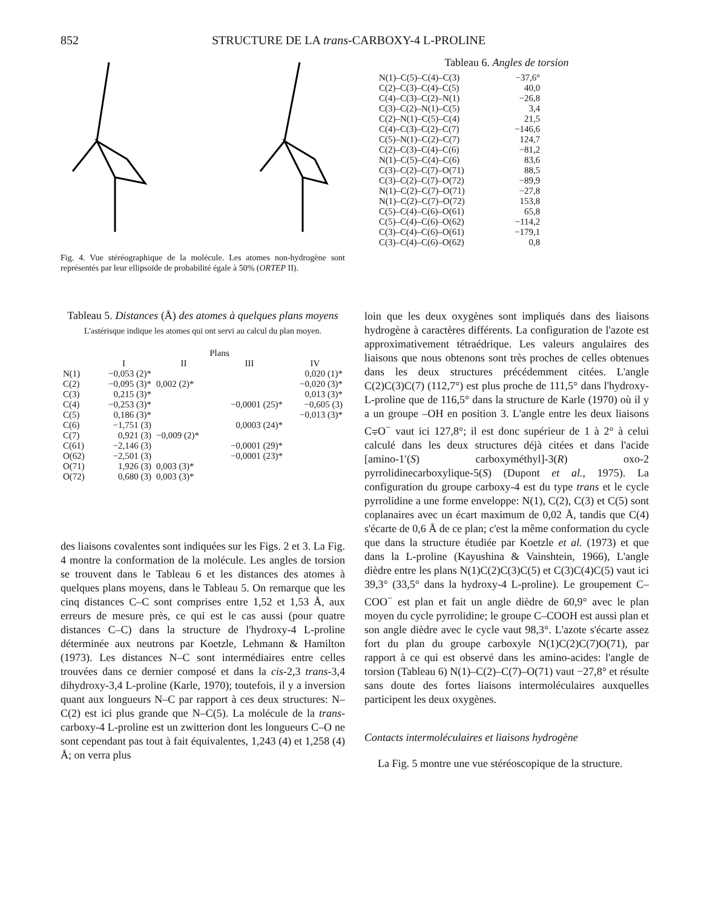852 STRUCTURE DE LA trans-CARBOXY-4 L-PROLINE
Fig. 4. Vue stéréographique de la molécule. Les atomes non-hydrogène sont représentés par leur ellipsoïde de probabilité égale à 50% (ORTEP II).
Tableau 6. Angles de torsion
| N(1)–C(5)–C(4)–C(3) | −37,6° |
| C(2)–C(3)–C(4)–C(5) | 40,0 |
| C(4)–C(3)–C(2)–N(1) | −26,8 |
| C(3)–C(2)–N(1)–C(5) | 3,4 |
| C(2)–N(1)–C(5)–C(4) | 21,5 |
| C(4)–C(3)–C(2)–C(7) | −146,6 |
| C(5)–N(1)–C(2)–C(7) | 124,7 |
| C(2)–C(3)–C(4)–C(6) | −81,2 |
| N(1)–C(5)–C(4)–C(6) | 83,6 |
| C(3)–C(2)–C(7)–O(71) | 88,5 |
| C(3)–C(2)–C(7)–O(72) | −89,9 |
| N(1)–C(2)–C(7)–O(71) | −27,8 |
| N(1)–C(2)–C(7)–O(72) | 153,8 |
| C(5)–C(4)–C(6)–O(61) | 65,8 |
| C(5)–C(4)–C(6)–O(62) | −114,2 |
| C(3)–C(4)–C(6)–O(61) | −179,1 |
| C(3)–C(4)–C(6)–O(62) | 0,8 |
Tableau 5. Distances (Å) des atomes à quelques plans moyens
L'astérisque indique les atomes qui ont servi au calcul du plan moyen.
| | Plans | | | |
| --- | --- | --- | --- | --- |
| | I | II | III | IV |
| N(1) | −0,053 (2)* | | | 0,020 (1)* |
| C(2) | −0,095 (3)* | 0,002 (2)* | | −0,020 (3)* |
| C(3) | 0,215 (3)* | | | 0,013 (3)* |
| C(4) | −0,253 (3)* | | −0,0001 (25)* | −0,605 (3) |
| C(5) | 0,186 (3)* | | | −0,013 (3)* |
| C(6) | −1,751 (3) | | 0,0003 (24)* | |
| C(7) | 0,921 (3) | −0,009 (2)* | | |
| C(61) | −2,146 (3) | | −0,0001 (29)* | |
| O(62) | −2,501 (3) | | −0,0001 (23)* | |
| O(71) | 1,926 (3) | 0,003 (3)* | | |
| O(72) | 0,680 (3) | 0,003 (3)* | | |
des liaisons covalentes sont indiquées sur les Figs. 2 et 3. La Fig. 4 montre la conformation de la molécule. Les angles de torsion se trouvent dans le Tableau 6 et les distances des atomes à quelques plans moyens, dans le Tableau 5. On remarque que les cinq distances C–C sont comprises entre 1,52 et 1,53 Å, aux erreurs de mesure près, ce qui est le cas aussi (pour quatre distances C–C) dans la structure de l'hydroxy-4 L-proline déterminée aux neutrons par Koetzle, Lehmann & Hamilton (1973). Les distances N–C sont intermédiaires entre celles trouvées dans ce dernier composé et dans la cis-2,3 trans-3,4 dihydroxy-3,4 L-proline (Karle, 1970); toutefois, il y a inversion quant aux longueurs N–C par rapport à ces deux structures: N–C(2) est ici plus grande que N–C(5). La molécule de la trans-carboxy-4 L-proline est un zwitterion dont les longueurs C–O ne sont cependant pas tout à fait équivalentes, 1,243 (4) et 1,258 (4) Å; on verra plus
loin que les deux oxygènes sont impliqués dans des liaisons hydrogène à caractères différents. La configuration de l'azote est approximativement tétraédrique. Les valeurs angulaires des liaisons que nous obtenons sont très proches de celles obtenues dans les deux structures précédemment citées. L'angle C(2)C(3)C(7) (112,7°) est plus proche de 111,5° dans l'hydroxy-L-proline que de 116,5° dans la structure de Karle (1970) où il y a un groupe –OH en position 3. L'angle entre les deux liaisons C⩦O<sup>−</sup> vaut ici 127,8°; il est donc supérieur de 1 à 2° à celui calculé dans les deux structures déjà citées et dans l'acide [amino-1′(S) carboxyméthyl]-3(R) oxo-2 pyrrolidinecarboxylique-5(S) (Dupont et al., 1975). La configuration du groupe carboxy-4 est du type trans et le cycle pyrrolidine a une forme enveloppe: N(1), C(2), C(3) et C(5) sont coplanaires avec un écart maximum de 0,02 Å, tandis que C(4) s'écarte de 0,6 Å de ce plan; c'est la même conformation du cycle que dans la structure étudiée par Koetzle et al. (1973) et que dans la L-proline (Kayushina & Vainshtein, 1966), L'angle dièdre entre les plans N(1)C(2)C(3)C(5) et C(3)C(4)C(5) vaut ici 39,3° (33,5° dans la hydroxy-4 L-proline). Le groupement C–COO<sup>−</sup> est plan et fait un angle dièdre de 60,9° avec le plan moyen du cycle pyrrolidine; le groupe C–COOH est aussi plan et son angle dièdre avec le cycle vaut 98,3°. L'azote s'écarte assez fort du plan du groupe carboxyle N(1)C(2)C(7)O(71), par rapport à ce qui est observé dans les amino-acides: l'angle de torsion (Tableau 6) N(1)–C(2)–C(7)–O(71) vaut −27,8° et résulte sans doute des fortes liaisons intermoléculaires auxquelles participent les deux oxygènes.
Contacts intermoléculaires et liaisons hydrogène
La Fig. 5 montre une vue stéréoscopique de la structure.